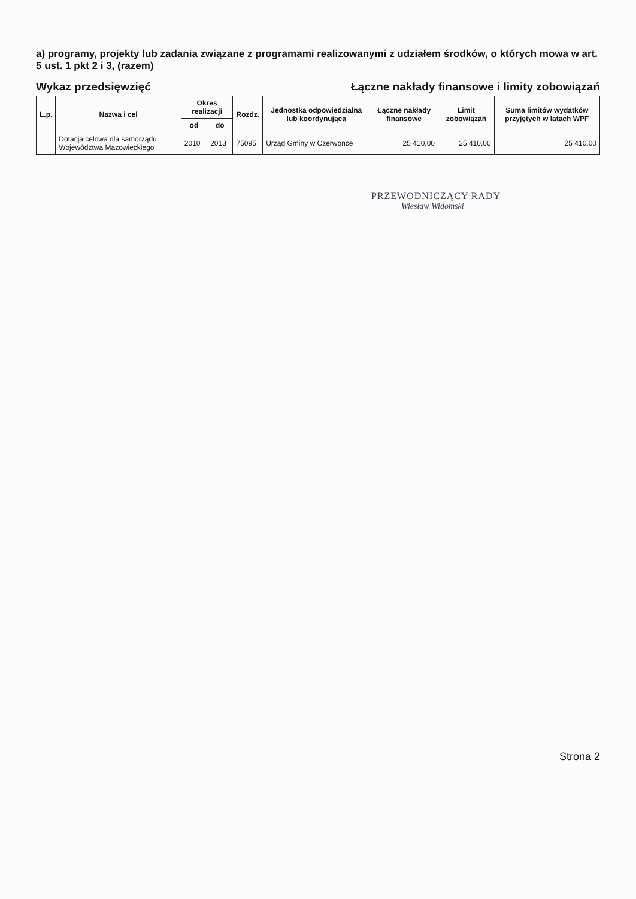a) programy, projekty lub zadania związane z programami realizowanymi z udziałem środków, o których mowa w art. 5 ust. 1 pkt 2 i 3, (razem)
Wykaz przedsięwzięć
Łączne nakłady finansowe i limity zobowiązań
| L.p. | Nazwa i cel | Okres realizacji | | Rozdz. | Jednostka odpowiedzialna lub koordynująca | Łączne nakłady finansowe | Limit zobowiązań | Suma limitów wydatków przyjętych w latach WPF |
| --- | --- | --- | --- | --- | --- | --- | --- | --- |
| | | od | do | | | | | |
| | Dotacja celowa dla samorządu Województwa Mazowieckiego | 2010 | 2013 | 75095 | Urząd Gminy w Czerwonce | 25 410,00 | 25 410,00 | 25 410,00 |
PRZEWODNICZĄCY RADY
Wiesław Widomski
Strona 2